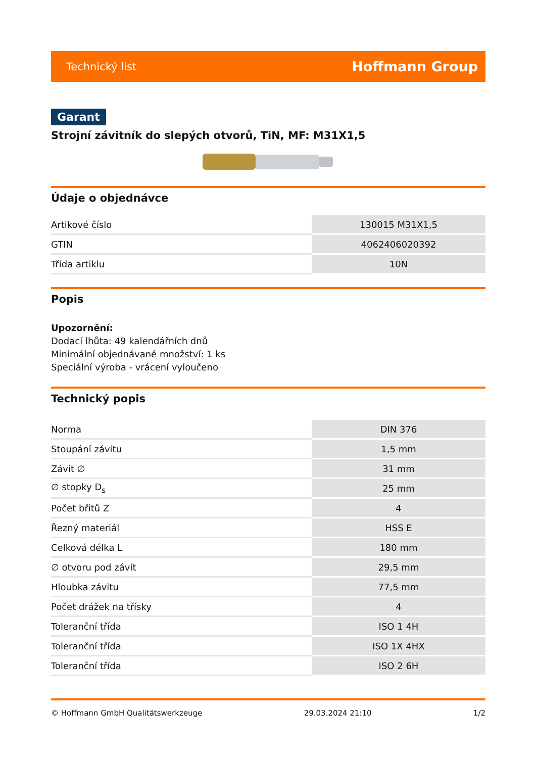Technický list Hoffmann Group
Garant
Strojní závitník do slepých otvorů, TiN, MF: M31X1,5
Údaje o objednávce
| Artikové číslo | 130015 M31X1,5 |
| GTIN | 4062406020392 |
| Třída artiklu | 10N |
Popis
Upozornění:
Dodací lhůta: 49 kalendářních dnů
Minimální objednávané množství: 1 ks
Speciální výroba - vrácení vyloučeno
Technický popis
| Norma | DIN 376 |
| Stoupání závitu | 1,5 mm |
| Závit ∅ | 31 mm |
| ∅ stopky D<sub>s</sub> | 25 mm |
| Počet břitů Z | 4 |
| Řezný materiál | HSS E |
| Celková délka L | 180 mm |
| ∅ otvoru pod závit | 29,5 mm |
| Hloubka závitu | 77,5 mm |
| Počet drážek na třísky | 4 |
| Toleranční třída | ISO 1 4H |
| Toleranční třída | ISO 1X 4HX |
| Toleranční třída | ISO 2 6H |
© Hoffmann GmbH Qualitätswerkzeuge 29.03.2024 21:10 1/2